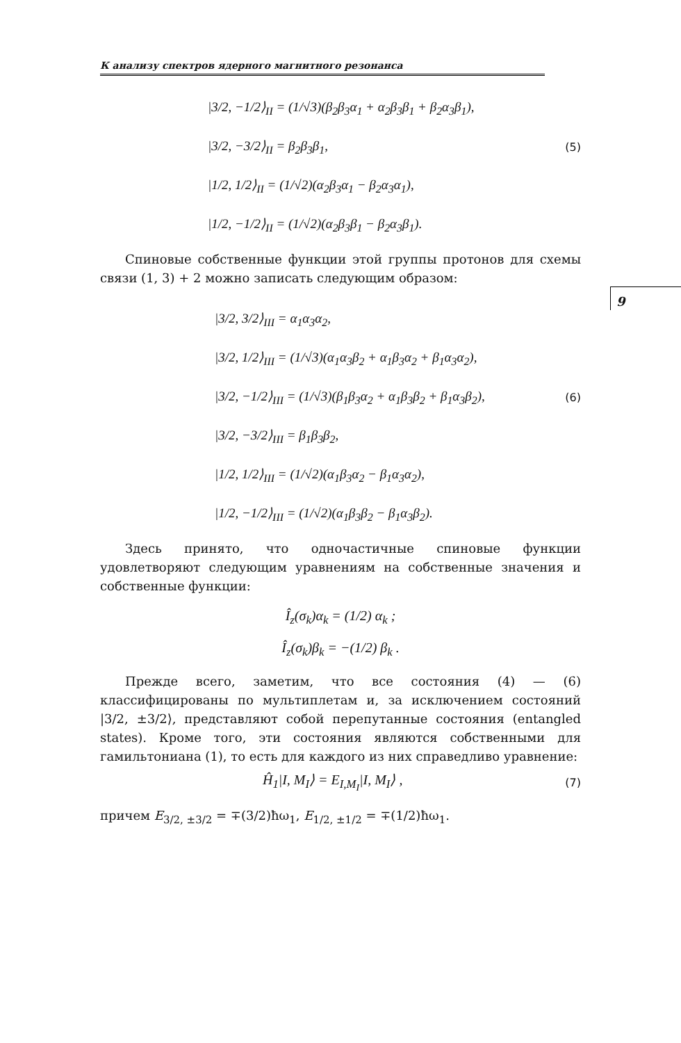9
К анализу спектров ядерного магнитного резонанса
|3/2, −1/2⟩<sub>II</sub> = (1/√3)(β<sub>2</sub>β<sub>3</sub>α<sub>1</sub> + α<sub>2</sub>β<sub>3</sub>β<sub>1</sub> + β<sub>2</sub>α<sub>3</sub>β<sub>1</sub>),
|3/2, −3/2⟩<sub>II</sub> = β<sub>2</sub>β<sub>3</sub>β<sub>1</sub>, (5)
|1/2, 1/2⟩<sub>II</sub> = (1/√2)(α<sub>2</sub>β<sub>3</sub>α<sub>1</sub> − β<sub>2</sub>α<sub>3</sub>α<sub>1</sub>),
|1/2, −1/2⟩<sub>II</sub> = (1/√2)(α<sub>2</sub>β<sub>3</sub>β<sub>1</sub> − β<sub>2</sub>α<sub>3</sub>β<sub>1</sub>).
Спиновые собственные функции этой группы протонов для схемы связи (1, 3) + 2 можно записать следующим образом:
|3/2, 3/2⟩<sub>III</sub> = α<sub>1</sub>α<sub>3</sub>α<sub>2</sub>,
|3/2, 1/2⟩<sub>III</sub> = (1/√3)(α<sub>1</sub>α<sub>3</sub>β<sub>2</sub> + α<sub>1</sub>β<sub>3</sub>α<sub>2</sub> + β<sub>1</sub>α<sub>3</sub>α<sub>2</sub>),
|3/2, −1/2⟩<sub>III</sub> = (1/√3)(β<sub>1</sub>β<sub>3</sub>α<sub>2</sub> + α<sub>1</sub>β<sub>3</sub>β<sub>2</sub> + β<sub>1</sub>α<sub>3</sub>β<sub>2</sub>), (6)
|3/2, −3/2⟩<sub>III</sub> = β<sub>1</sub>β<sub>3</sub>β<sub>2</sub>,
|1/2, 1/2⟩<sub>III</sub> = (1/√2)(α<sub>1</sub>β<sub>3</sub>α<sub>2</sub> − β<sub>1</sub>α<sub>3</sub>α<sub>2</sub>),
|1/2, −1/2⟩<sub>III</sub> = (1/√2)(α<sub>1</sub>β<sub>3</sub>β<sub>2</sub> − β<sub>1</sub>α<sub>3</sub>β<sub>2</sub>).
Здесь принято, что одночастичные спиновые функции удовлетворяют следующим уравнениям на собственные значения и собственные функции:
Î<sub>z</sub>(σ<sub>k</sub>)α<sub>k</sub> = (1/2) α<sub>k</sub> ;
Î<sub>z</sub>(σ<sub>k</sub>)β<sub>k</sub> = −(1/2) β<sub>k</sub> .
Прежде всего, заметим, что все состояния (4) — (6) классифицированы по мультиплетам и, за исключением состояний |3/2, ±3/2⟩, представляют собой перепутанные состояния (entangled states). Кроме того, эти состояния являются собственными для гамильтониана (1), то есть для каждого из них справедливо уравнение:
Ĥ<sub>1</sub>|I, M<sub>I</sub>⟩ = E<sub>I,M<sub>I</sub></sub>|I, M<sub>I</sub>⟩ , (7)
причем E<sub>3/2, ±3/2</sub> = ∓(3/2)ħω<sub>1</sub>, E<sub>1/2, ±1/2</sub> = ∓(1/2)ħω<sub>1</sub>.